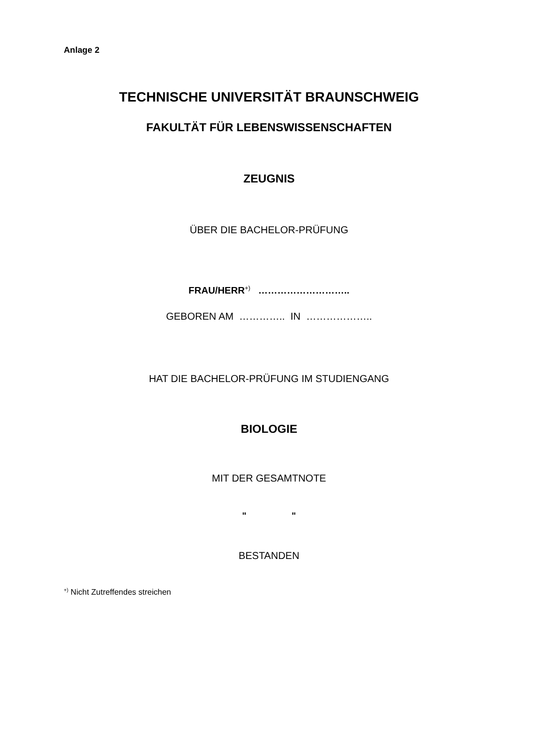Anlage 2
TECHNISCHE UNIVERSITÄT BRAUNSCHWEIG
FAKULTÄT FÜR LEBENSWISSENSCHAFTEN
ZEUGNIS
ÜBER DIE BACHELOR-PRÜFUNG
FRAU/HERR<sup>+)</sup> ………………………..
GEBOREN AM ………….. IN ………………..
HAT DIE BACHELOR-PRÜFUNG IM STUDIENGANG
BIOLOGIE
MIT DER GESAMTNOTE
" "
BESTANDEN
<sup>+)</sup> Nicht Zutreffendes streichen